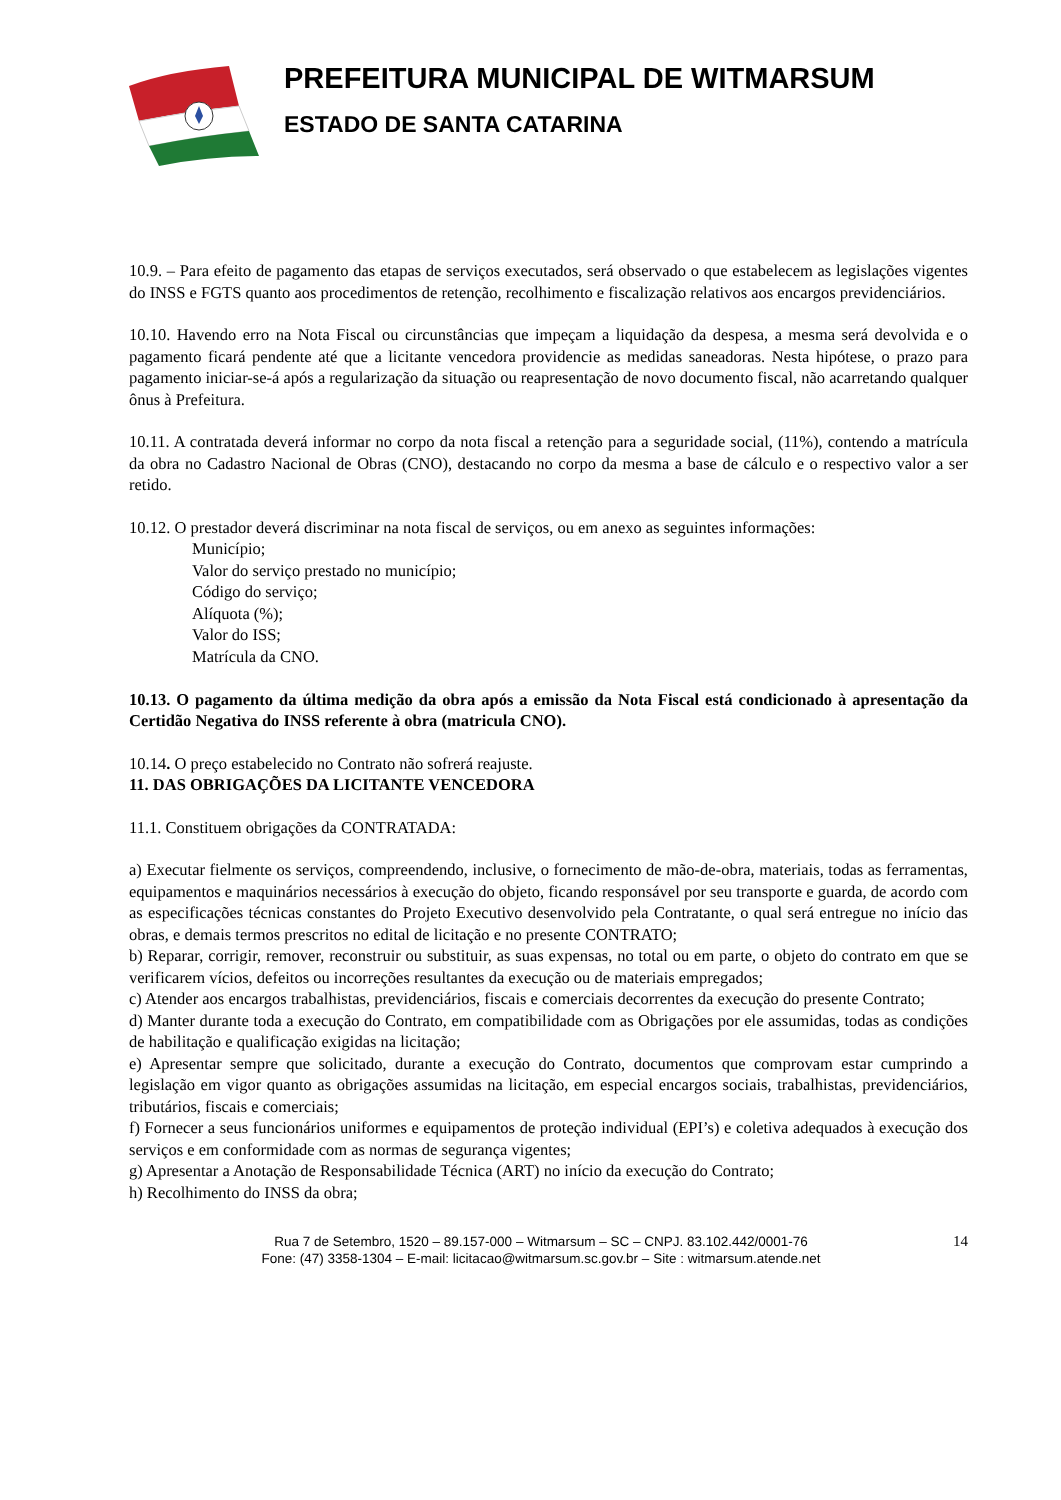PREFEITURA MUNICIPAL DE WITMARSUM
ESTADO DE SANTA CATARINA
10.9. – Para efeito de pagamento das etapas de serviços executados, será observado o que estabelecem as legislações vigentes do INSS e FGTS quanto aos procedimentos de retenção, recolhimento e fiscalização relativos aos encargos previdenciários.
10.10. Havendo erro na Nota Fiscal ou circunstâncias que impeçam a liquidação da despesa, a mesma será devolvida e o pagamento ficará pendente até que a licitante vencedora providencie as medidas saneadoras. Nesta hipótese, o prazo para pagamento iniciar-se-á após a regularização da situação ou reapresentação de novo documento fiscal, não acarretando qualquer ônus à Prefeitura.
10.11. A contratada deverá informar no corpo da nota fiscal a retenção para a seguridade social, (11%), contendo a matrícula da obra no Cadastro Nacional de Obras (CNO), destacando no corpo da mesma a base de cálculo e o respectivo valor a ser retido.
10.12. O prestador deverá discriminar na nota fiscal de serviços, ou em anexo as seguintes informações:
Município;
Valor do serviço prestado no município;
Código do serviço;
Alíquota (%);
Valor do ISS;
Matrícula da CNO.
10.13. O pagamento da última medição da obra após a emissão da Nota Fiscal está condicionado à apresentação da Certidão Negativa do INSS referente à obra (matricula CNO).
10.14. O preço estabelecido no Contrato não sofrerá reajuste.
11. DAS OBRIGAÇÕES DA LICITANTE VENCEDORA
11.1. Constituem obrigações da CONTRATADA:
a) Executar fielmente os serviços, compreendendo, inclusive, o fornecimento de mão-de-obra, materiais, todas as ferramentas, equipamentos e maquinários necessários à execução do objeto, ficando responsável por seu transporte e guarda, de acordo com as especificações técnicas constantes do Projeto Executivo desenvolvido pela Contratante, o qual será entregue no início das obras, e demais termos prescritos no edital de licitação e no presente CONTRATO;
b) Reparar, corrigir, remover, reconstruir ou substituir, as suas expensas, no total ou em parte, o objeto do contrato em que se verificarem vícios, defeitos ou incorreções resultantes da execução ou de materiais empregados;
c) Atender aos encargos trabalhistas, previdenciários, fiscais e comerciais decorrentes da execução do presente Contrato;
d) Manter durante toda a execução do Contrato, em compatibilidade com as Obrigações por ele assumidas, todas as condições de habilitação e qualificação exigidas na licitação;
e) Apresentar sempre que solicitado, durante a execução do Contrato, documentos que comprovam estar cumprindo a legislação em vigor quanto as obrigações assumidas na licitação, em especial encargos sociais, trabalhistas, previdenciários, tributários, fiscais e comerciais;
f) Fornecer a seus funcionários uniformes e equipamentos de proteção individual (EPI’s) e coletiva adequados à execução dos serviços e em conformidade com as normas de segurança vigentes;
g) Apresentar a Anotação de Responsabilidade Técnica (ART) no início da execução do Contrato;
h) Recolhimento do INSS da obra;
Rua 7 de Setembro, 1520 – 89.157-000 – Witmarsum – SC – CNPJ. 83.102.442/0001-76
Fone: (47) 3358-1304 – E-mail: licitacao@witmarsum.sc.gov.br – Site : witmarsum.atende.net
14